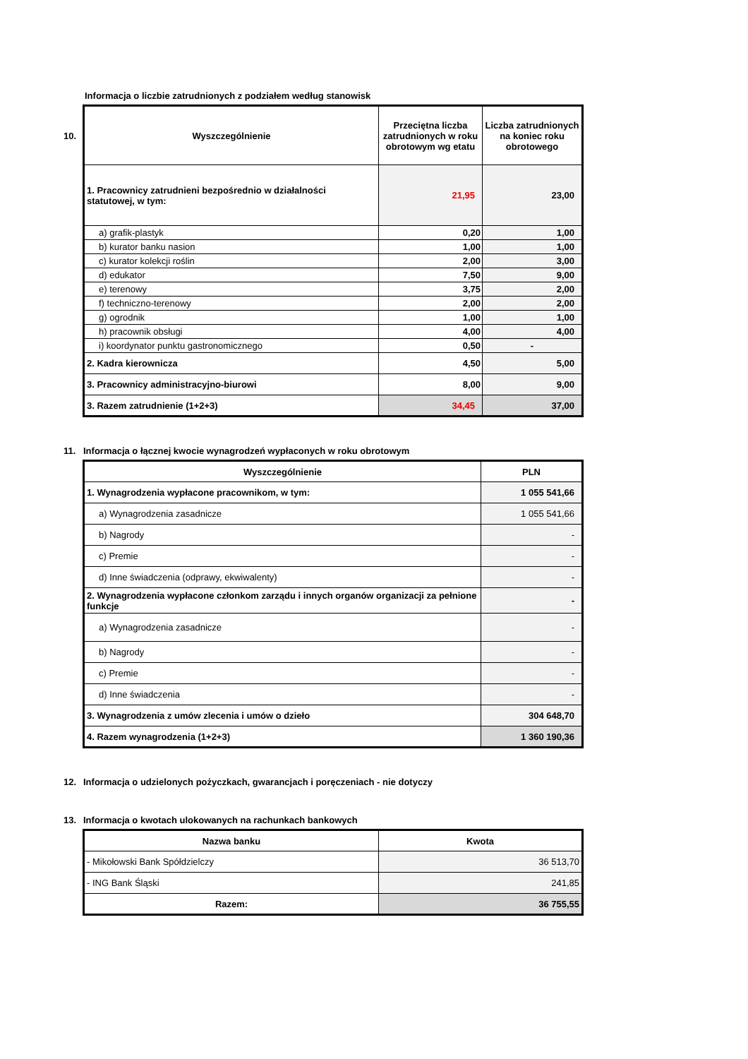Informacja o liczbie zatrudnionych z podziałem według stanowisk
| 10. Wyszczególnienie | Przeciętna liczba zatrudnionych w roku obrotowym wg etatu | Liczba zatrudnionych na koniec roku obrotowego |
| --- | --- | --- |
| 1. Pracownicy zatrudnieni bezpośrednio w działalności statutowej, w tym: | 21,95 | 23,00 |
| a) grafik-plastyk | 0,20 | 1,00 |
| b) kurator banku nasion | 1,00 | 1,00 |
| c) kurator kolekcji roślin | 2,00 | 3,00 |
| d) edukator | 7,50 | 9,00 |
| e) terenowy | 3,75 | 2,00 |
| f) techniczno-terenowy | 2,00 | 2,00 |
| g) ogrodnik | 1,00 | 1,00 |
| h) pracownik obsługi | 4,00 | 4,00 |
| i) koordynator punktu gastronomicznego | 0,50 | - |
| 2. Kadra kierownicza | 4,50 | 5,00 |
| 3. Pracownicy administracyjno-biurowi | 8,00 | 9,00 |
| 3. Razem zatrudnienie (1+2+3) | 34,45 | 37,00 |
11. Informacja o łącznej kwocie wynagrodzeń wypłaconych w roku obrotowym
| Wyszczególnienie | PLN |
| --- | --- |
| 1. Wynagrodzenia wypłacone pracownikom, w tym: | 1 055 541,66 |
| a) Wynagrodzenia zasadnicze | 1 055 541,66 |
| b) Nagrody | - |
| c) Premie | - |
| d) Inne świadczenia (odprawy, ekwiwalenty) | - |
| 2. Wynagrodzenia wypłacone członkom zarządu i innych organów organizacji za pełnione funkcje | - |
| a) Wynagrodzenia zasadnicze | - |
| b) Nagrody | - |
| c) Premie | - |
| d) Inne świadczenia | - |
| 3. Wynagrodzenia z umów zlecenia i umów o dzieło | 304 648,70 |
| 4. Razem wynagrodzenia (1+2+3) | 1 360 190,36 |
12. Informacja o udzielonych pożyczkach, gwarancjach i poręczeniach - nie dotyczy
13. Informacja o kwotach ulokowanych na rachunkach bankowych
| Nazwa banku | Kwota |
| --- | --- |
| - Mikołowski Bank Spółdzielczy | 36 513,70 |
| - ING Bank Śląski | 241,85 |
| Razem: | 36 755,55 |